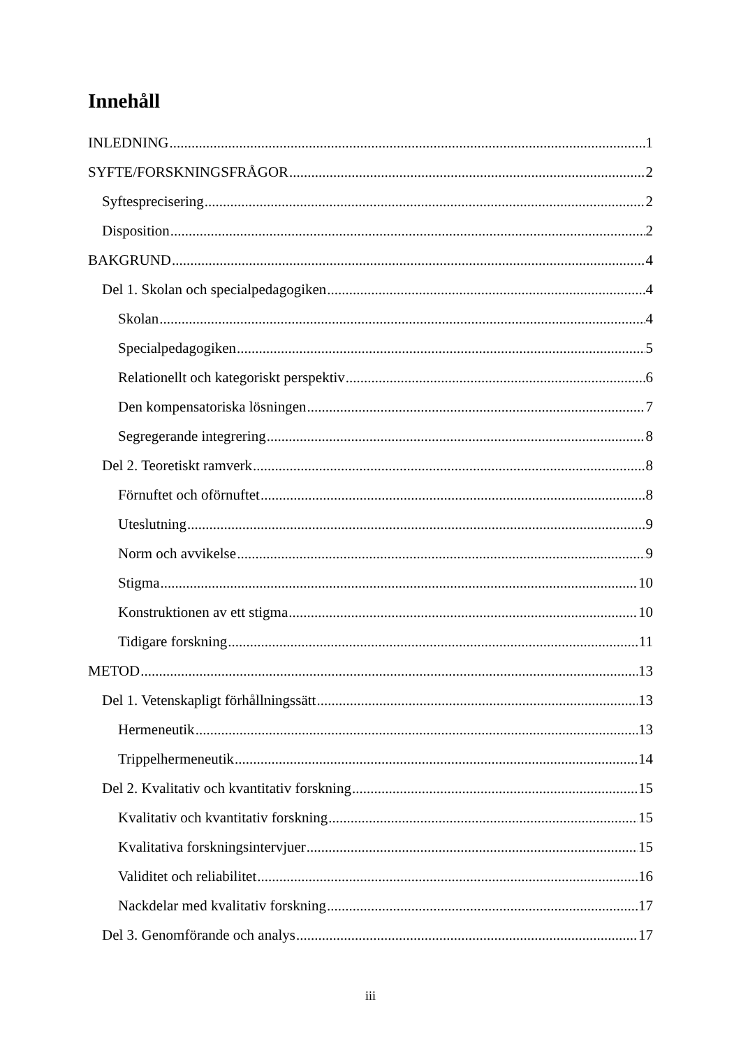Innehåll
INLEDNING 1
SYFTE/FORSKNINGSFRÅGOR 2
Syftesprecisering 2
Disposition 2
BAKGRUND 4
Del 1. Skolan och specialpedagogiken 4
Skolan 4
Specialpedagogiken 5
Relationellt och kategoriskt perspektiv 6
Den kompensatoriska lösningen 7
Segregerande integrering 8
Del 2. Teoretiskt ramverk 8
Förnuftet och oförnuftet 8
Uteslutning 9
Norm och avvikelse 9
Stigma 10
Konstruktionen av ett stigma 10
Tidigare forskning 11
METOD 13
Del 1. Vetenskapligt förhållningssätt 13
Hermeneutik 13
Trippelhermeneutik 14
Del 2. Kvalitativ och kvantitativ forskning 15
Kvalitativ och kvantitativ forskning 15
Kvalitativa forskningsintervjuer 15
Validitet och reliabilitet 16
Nackdelar med kvalitativ forskning 17
Del 3. Genomförande och analys 17
iii